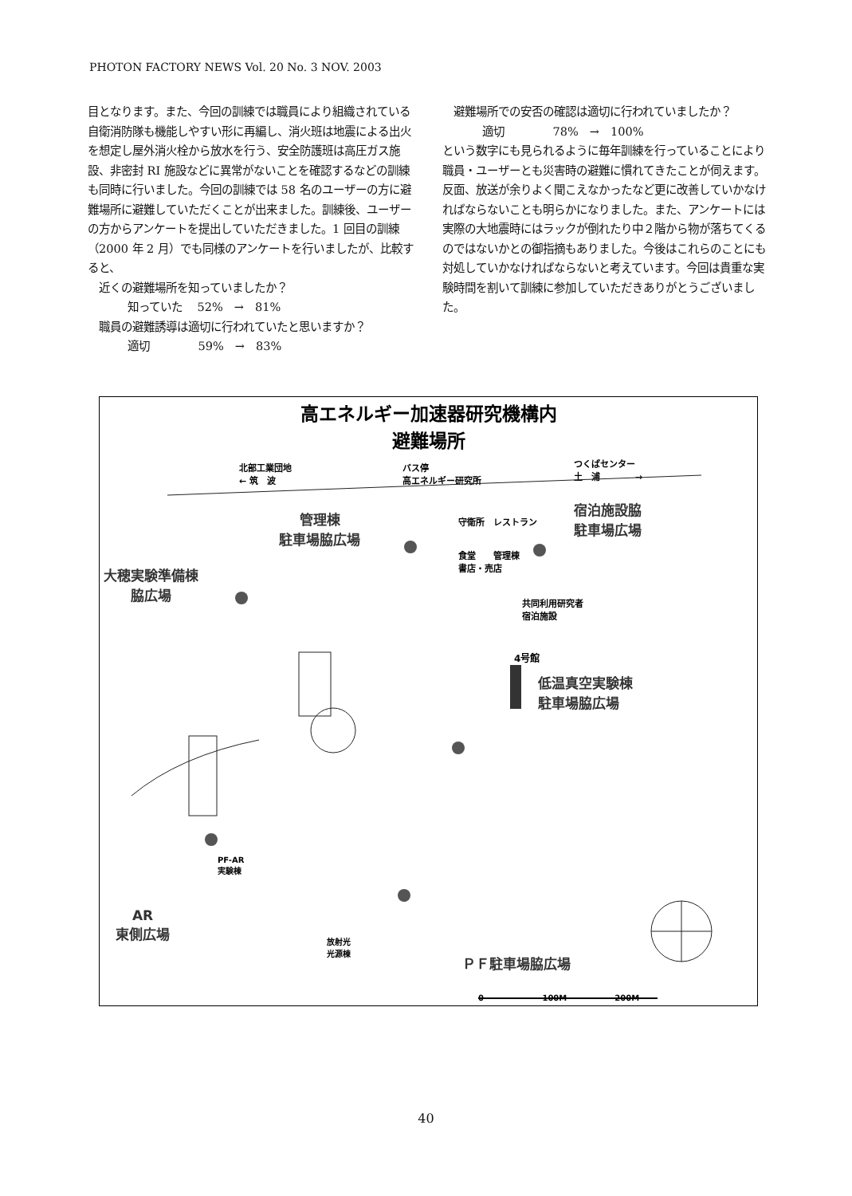PHOTON FACTORY NEWS Vol. 20 No. 3 NOV. 2003
目となります。また、今回の訓練では職員により組織されている自衛消防隊も機能しやすい形に再編し、消火班は地震による出火を想定し屋外消火栓から放水を行う、安全防護班は高圧ガス施設、非密封 RI 施設などに異常がないことを確認するなどの訓練も同時に行いました。今回の訓練では 58 名のユーザーの方に避難場所に避難していただくことが出来ました。訓練後、ユーザーの方からアンケートを提出していただきました。1 回目の訓練（2000 年 2 月）でも同様のアンケートを行いましたが、比較すると、
近くの避難場所を知っていましたか？
知っていた　 52%　→　81%
職員の避難誘導は適切に行われていたと思いますか？
適切　　　　 59%　→　83%
避難場所での安否の確認は適切に行われていましたか？
適切　　　　 78%　→　100%
という数字にも見られるように毎年訓練を行っていることにより職員・ユーザーとも災害時の避難に慣れてきたことが伺えます。反面、放送が余りよく聞こえなかったなど更に改善していかなければならないことも明らかになりました。また、アンケートには実際の大地震時にはラックが倒れたり中２階から物が落ちてくるのではないかとの御指摘もありました。今後はこれらのことにも対処していかなければならないと考えています。今回は貴重な実験時間を割いて訓練に参加していただきありがとうございました。
高エネルギー加速器研究機構内
避難場所
北部工業団地
← 筑　波
バス停
高エネルギー研究所
つくばセンター
土　浦　　　　→
管理棟
駐車場脇広場
宿泊施設脇
駐車場広場
守衛所　レストラン
食堂　　管理棟
書店・売店
共同利用研究者
宿泊施設
大穂実験準備棟
脇広場
4号館
低温真空実験棟
駐車場脇広場
PF-AR
実験棟
放射光
光源棟
AR
東側広場
ＰＦ駐車場脇広場
0　　　　　　　 100M　　　　　　200M
40